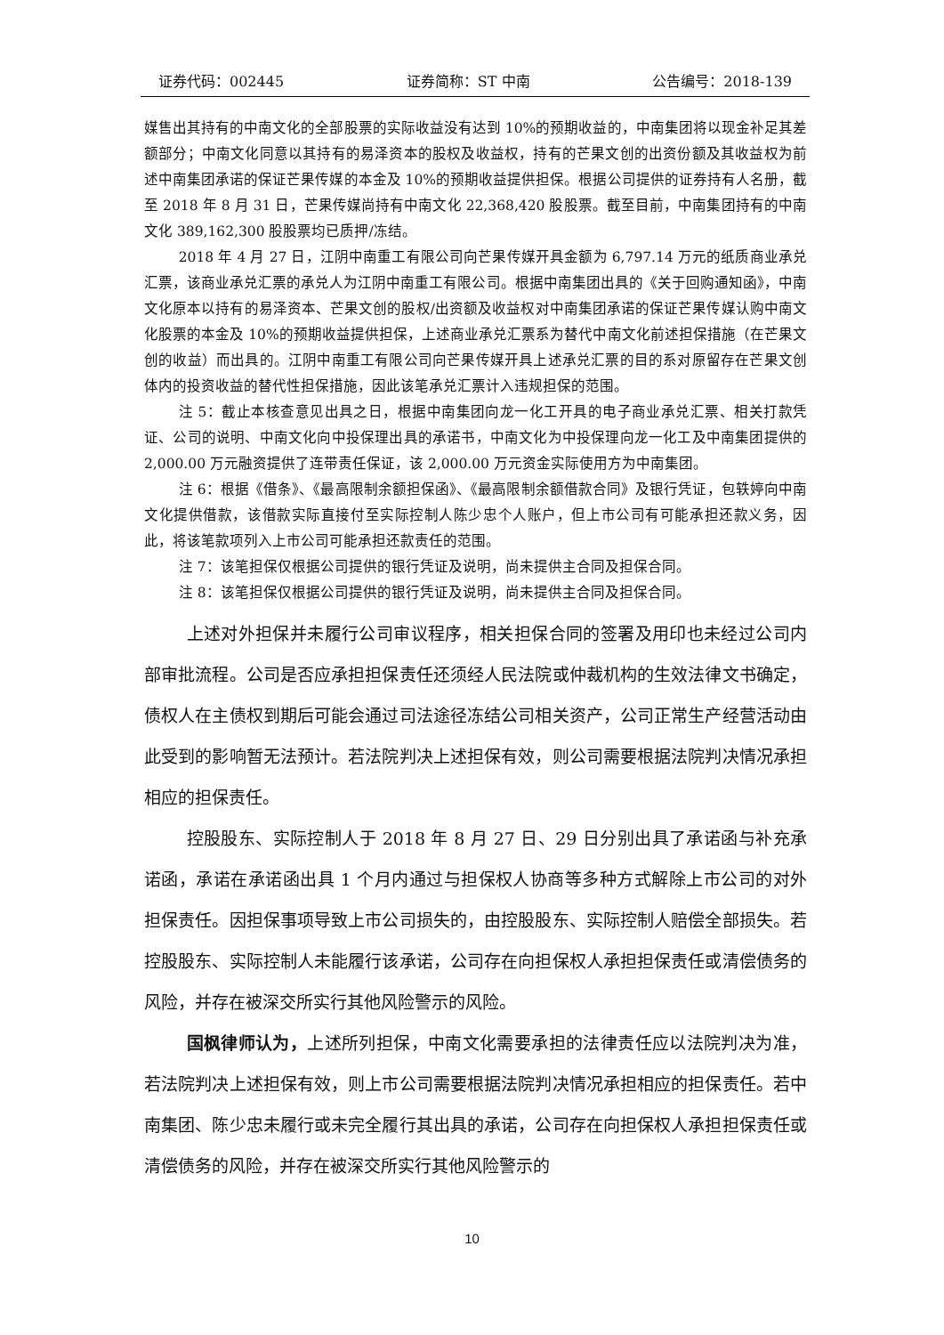证券代码：002445 证券简称：ST 中南 公告编号：2018-139
媒售出其持有的中南文化的全部股票的实际收益没有达到 10%的预期收益的，中南集团将以现金补足其差额部分；中南文化同意以其持有的易泽资本的股权及收益权，持有的芒果文创的出资份额及其收益权为前述中南集团承诺的保证芒果传媒的本金及 10%的预期收益提供担保。根据公司提供的证券持有人名册，截至 2018 年 8 月 31 日，芒果传媒尚持有中南文化 22,368,420 股股票。截至目前，中南集团持有的中南文化 389,162,300 股股票均已质押/冻结。
2018 年 4 月 27 日，江阴中南重工有限公司向芒果传媒开具金额为 6,797.14 万元的纸质商业承兑汇票，该商业承兑汇票的承兑人为江阴中南重工有限公司。根据中南集团出具的《关于回购通知函》，中南文化原本以持有的易泽资本、芒果文创的股权/出资额及收益权对中南集团承诺的保证芒果传媒认购中南文化股票的本金及 10%的预期收益提供担保，上述商业承兑汇票系为替代中南文化前述担保措施（在芒果文创的收益）而出具的。江阴中南重工有限公司向芒果传媒开具上述承兑汇票的目的系对原留存在芒果文创体内的投资收益的替代性担保措施，因此该笔承兑汇票计入违规担保的范围。
注 5：截止本核查意见出具之日，根据中南集团向龙一化工开具的电子商业承兑汇票、相关打款凭证、公司的说明、中南文化向中投保理出具的承诺书，中南文化为中投保理向龙一化工及中南集团提供的 2,000.00 万元融资提供了连带责任保证，该 2,000.00 万元资金实际使用方为中南集团。
注 6：根据《借条》、《最高限制余额担保函》、《最高限制余额借款合同》及银行凭证，包轶婷向中南文化提供借款，该借款实际直接付至实际控制人陈少忠个人账户，但上市公司有可能承担还款义务，因此，将该笔款项列入上市公司可能承担还款责任的范围。
注 7：该笔担保仅根据公司提供的银行凭证及说明，尚未提供主合同及担保合同。
注 8：该笔担保仅根据公司提供的银行凭证及说明，尚未提供主合同及担保合同。
上述对外担保并未履行公司审议程序，相关担保合同的签署及用印也未经过公司内部审批流程。公司是否应承担担保责任还须经人民法院或仲裁机构的生效法律文书确定，债权人在主债权到期后可能会通过司法途径冻结公司相关资产，公司正常生产经营活动由此受到的影响暂无法预计。若法院判决上述担保有效，则公司需要根据法院判决情况承担相应的担保责任。
控股股东、实际控制人于 2018 年 8 月 27 日、29 日分别出具了承诺函与补充承诺函，承诺在承诺函出具 1 个月内通过与担保权人协商等多种方式解除上市公司的对外担保责任。因担保事项导致上市公司损失的，由控股股东、实际控制人赔偿全部损失。若控股股东、实际控制人未能履行该承诺，公司存在向担保权人承担担保责任或清偿债务的风险，并存在被深交所实行其他风险警示的风险。
国枫律师认为，上述所列担保，中南文化需要承担的法律责任应以法院判决为准，若法院判决上述担保有效，则上市公司需要根据法院判决情况承担相应的担保责任。若中南集团、陈少忠未履行或未完全履行其出具的承诺，公司存在向担保权人承担担保责任或清偿债务的风险，并存在被深交所实行其他风险警示的
10